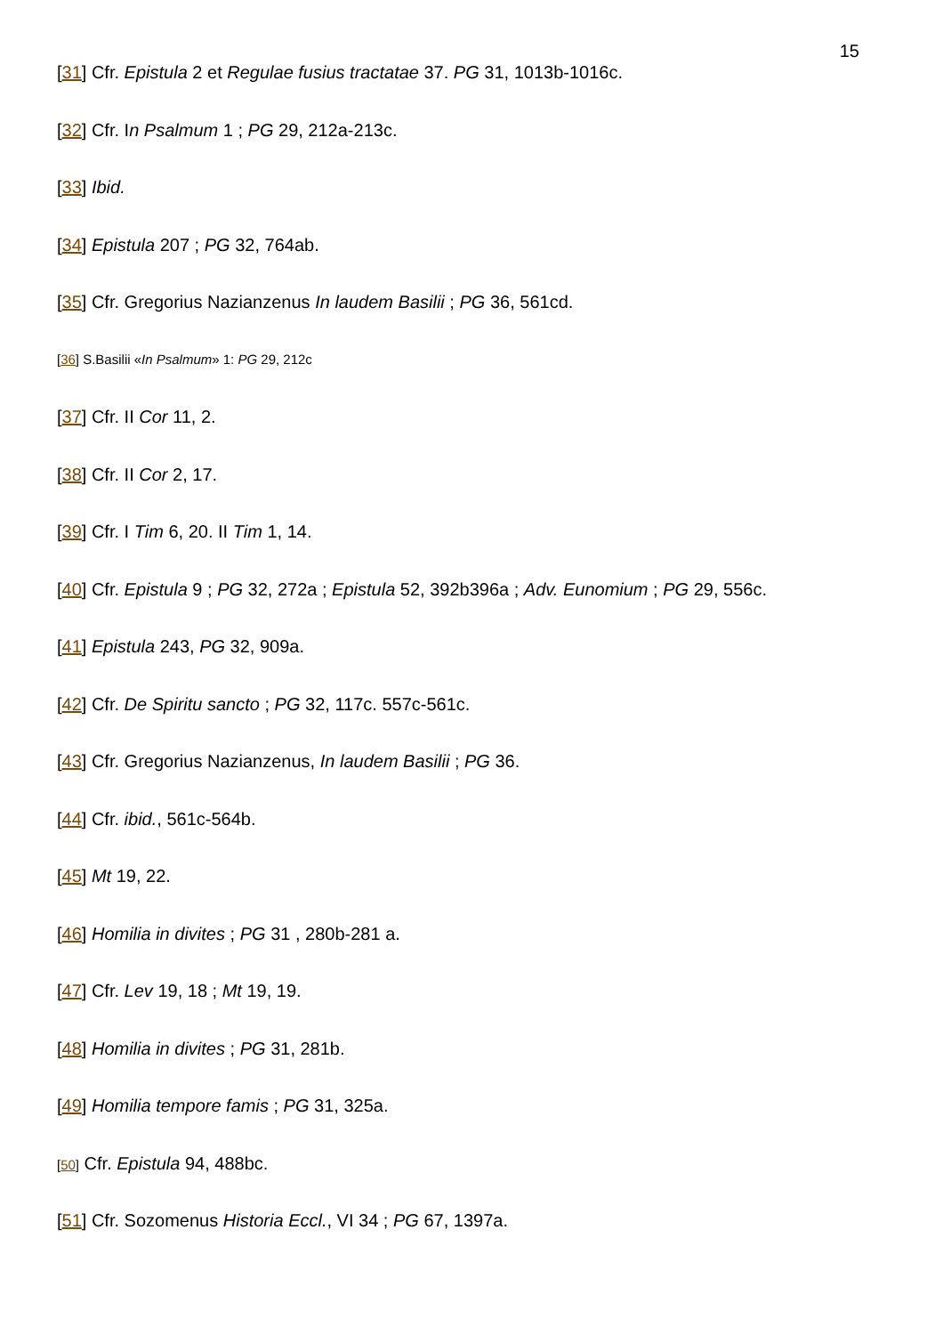15
[31] Cfr. Epistula 2 et Regulae fusius tractatae 37. PG 31, 1013b-1016c.
[32] Cfr. In Psalmum 1 ; PG 29, 212a-213c.
[33] Ibid.
[34] Epistula 207 ; PG 32, 764ab.
[35] Cfr. Gregorius Nazianzenus In laudem Basilii ; PG 36, 561cd.
[36] S.Basilii «In Psalmum» 1: PG 29, 212c
[37] Cfr. II Cor 11, 2.
[38] Cfr. II Cor 2, 17.
[39] Cfr. I Tim 6, 20. II Tim 1, 14.
[40] Cfr. Epistula 9 ; PG 32, 272a ; Epistula 52, 392b396a ; Adv. Eunomium ; PG 29, 556c.
[41] Epistula 243, PG 32, 909a.
[42] Cfr. De Spiritu sancto ; PG 32, 117c. 557c-561c.
[43] Cfr. Gregorius Nazianzenus, In laudem Basilii ; PG 36.
[44] Cfr. ibid., 561c-564b.
[45] Mt 19, 22.
[46] Homilia in divites ; PG 31 , 280b-281 a.
[47] Cfr. Lev 19, 18 ; Mt 19, 19.
[48] Homilia in divites ; PG 31, 281b.
[49] Homilia tempore famis ; PG 31, 325a.
[50] Cfr. Epistula 94, 488bc.
[51] Cfr. Sozomenus Historia Eccl., VI 34 ; PG 67, 1397a.